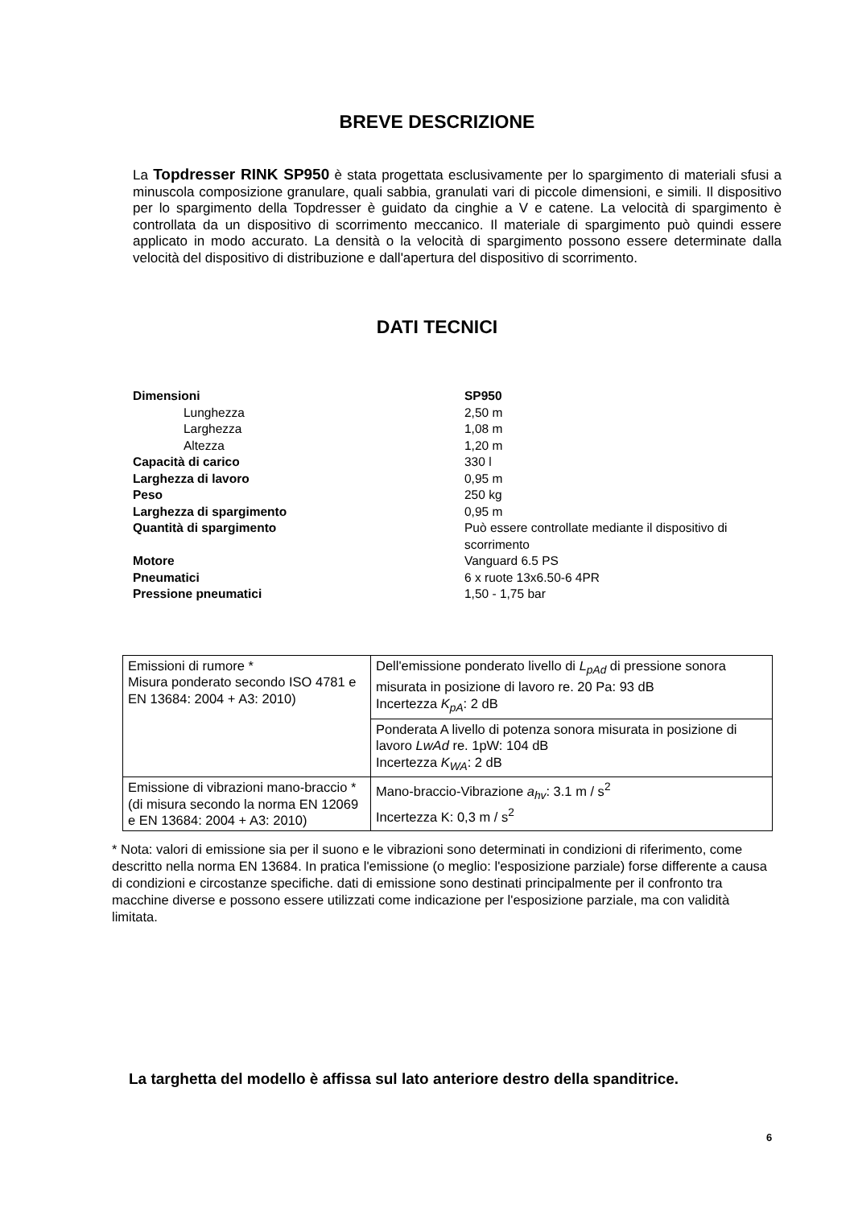BREVE DESCRIZIONE
La Topdresser RINK SP950 è stata progettata esclusivamente per lo spargimento di materiali sfusi a minuscola composizione granulare, quali sabbia, granulati vari di piccole dimensioni, e simili. Il dispositivo per lo spargimento della Topdresser è guidato da cinghie a V e catene. La velocità di spargimento è controllata da un dispositivo di scorrimento meccanico. Il materiale di spargimento può quindi essere applicato in modo accurato. La densità o la velocità di spargimento possono essere determinate dalla velocità del dispositivo di distribuzione e dall'apertura del dispositivo di scorrimento.
DATI TECNICI
| Dimensioni | SP950 |
| Lunghezza | 2,50 m |
| Larghezza | 1,08 m |
| Altezza | 1,20 m |
| Capacità di carico | 330 l |
| Larghezza di lavoro | 0,95 m |
| Peso | 250 kg |
| Larghezza di spargimento | 0,95 m |
| Quantità di spargimento | Può essere controllate mediante il dispositivo di scorrimento |
| Motore | Vanguard 6.5 PS |
| Pneumatici | 6 x ruote 13x6.50-6 4PR |
| Pressione pneumatici | 1,50 - 1,75 bar |
| Emissioni di rumore * Misura ponderato secondo ISO 4781 e EN 13684: 2004 + A3: 2010) | Dell'emissione ponderato livello di L<sub>pAd</sub> di pressione sonora misurata in posizione di lavoro re. 20 Pa: 93 dB Incertezza K<sub>pA</sub> : 2 dB |
| | Ponderata A livello di potenza sonora misurata in posizione di lavoro LwAd re. 1pW: 104 dB Incertezza K<sub>WA</sub> : 2 dB |
| Emissione di vibrazioni mano-braccio * (di misura secondo la norma EN 12069 e EN 13684: 2004 + A3: 2010) | Mano-braccio-Vibrazione a<sub>hv</sub> : 3.1 m / s<sup>2</sup> Incertezza K: 0,3 m / s<sup>2</sup> |
* Nota: valori di emissione sia per il suono e le vibrazioni sono determinati in condizioni di riferimento, come descritto nella norma EN 13684. In pratica l'emissione (o meglio: l'esposizione parziale) forse differente a causa di condizioni e circostanze specifiche. dati di emissione sono destinati principalmente per il confronto tra macchine diverse e possono essere utilizzati come indicazione per l'esposizione parziale, ma con validità limitata.
La targhetta del modello è affissa sul lato anteriore destro della spanditrice.
6